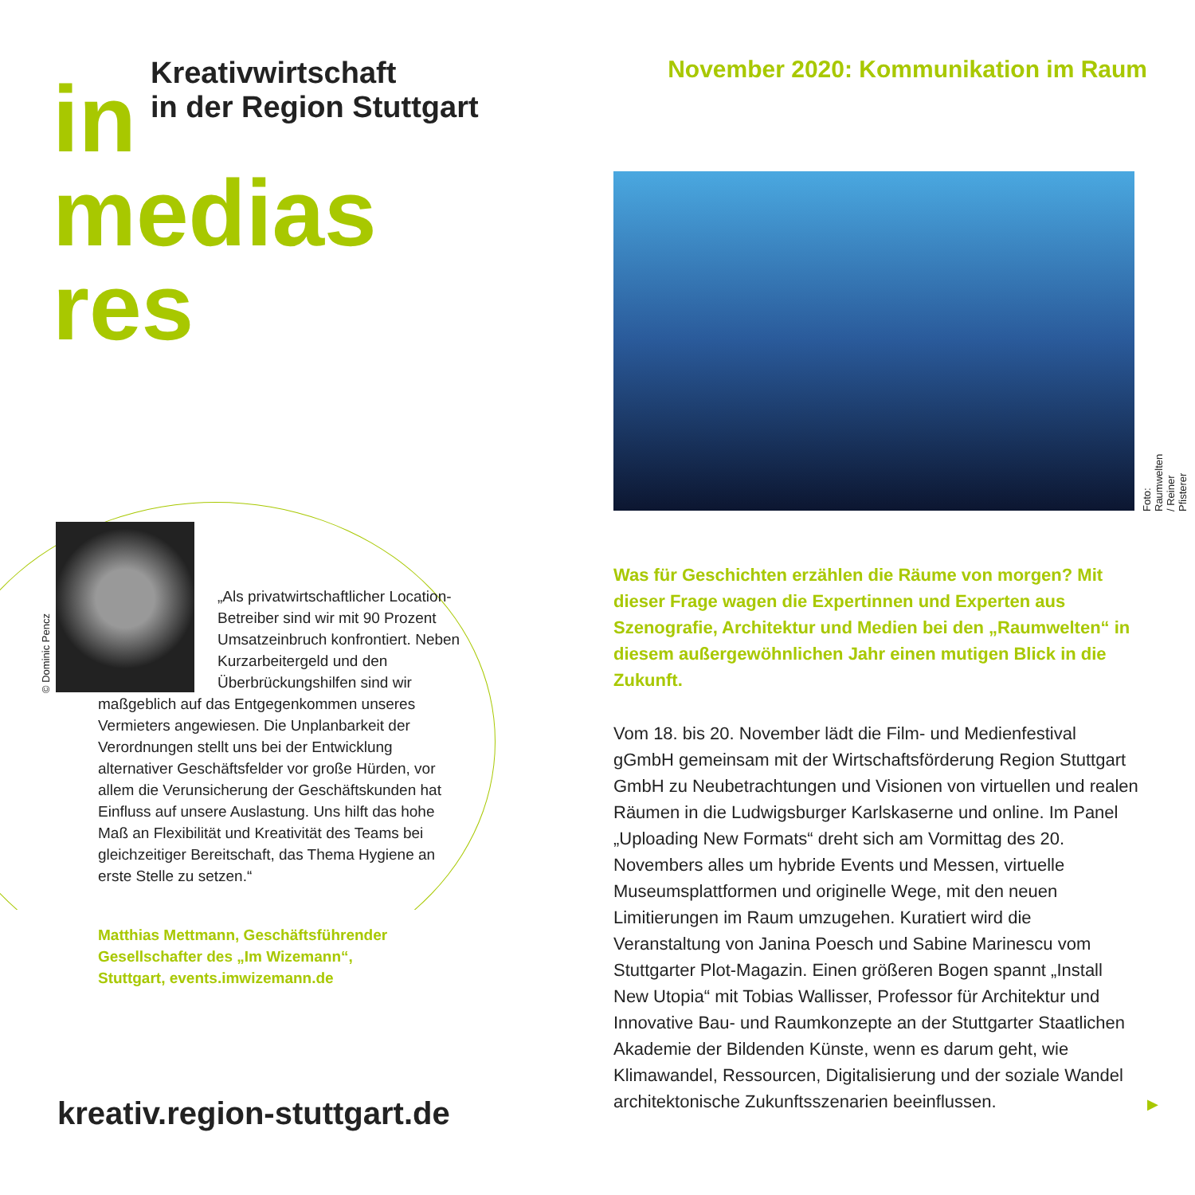in
Kreativwirtschaft
in der Region Stuttgart
medias
res
© Dominic Pencz
„Als privatwirtschaftli­cher Location-Betreiber sind wir mit 90 Prozent Umsatzeinbruch konfrontiert. Neben Kurzarbeitergeld und den Überbrückungshilfen sind wir
maßgeblich auf das Entgegenkommen unseres Vermieters angewiesen. Die Unplanbarkeit der Verordnungen stellt uns bei der Entwicklung alternativer Geschäftsfelder vor große Hürden, vor allem die Verunsicherung der Geschäftskunden hat Einfluss auf unsere Auslastung. Uns hilft das hohe Maß an Flexibilität und Kreativität des Teams bei gleichzeitiger Bereitschaft, das Thema Hygiene an erste Stelle zu setzen.“
Matthias Mettmann, Geschäftsführender
Gesellschafter des „Im Wizemann“,
Stuttgart, events.imwizemann.de
kreativ.region-stuttgart.de
November 2020: Kommunikation im Raum
Foto: Raumwelten / Reiner Pfisterer
Was für Geschichten erzählen die Räume von morgen? Mit dieser Frage wagen die Expertinnen und Experten aus Szenografie, Architektur und Medien bei den „Raumwelten“ in diesem außergewöhnlichen Jahr einen mutigen Blick in die Zukunft.
Vom 18. bis 20. November lädt die Film- und Medienfestival gGmbH gemeinsam mit der Wirtschaftsförderung Region Stuttgart GmbH zu Neubetrachtungen und Visionen von virtuellen und realen Räumen in die Ludwigsburger Karlskaserne und online. Im Panel „Uploading New Formats“ dreht sich am Vormittag des 20. Novembers alles um hybride Events und Messen, virtuelle Museumsplattformen und originelle Wege, mit den neuen Limitierungen im Raum umzugehen. Kuratiert wird die Veranstaltung von Janina Poesch und Sabine Marinescu vom Stuttgarter Plot-Magazin. Einen größeren Bogen spannt „Install New Utopia“ mit Tobias Wallisser, Professor für Architektur und Innovative Bau- und Raumkonzepte an der Stuttgarter Staatlichen Akademie der Bildenden Künste, wenn es darum geht, wie Klimawandel, Ressourcen, Digitalisierung und der soziale Wandel architektonische Zukunftsszenarien beeinflussen.
▶